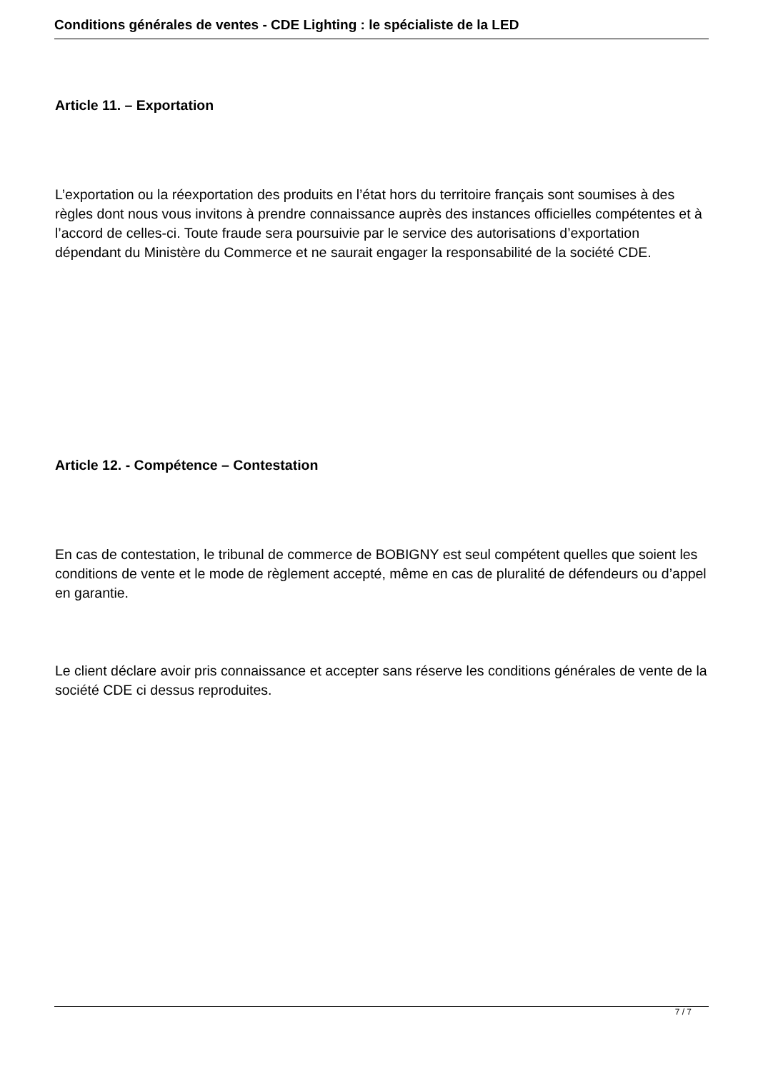Conditions générales de ventes - CDE Lighting : le spécialiste de la LED
Article 11. – Exportation
L’exportation ou la réexportation des produits en l’état hors du territoire français sont soumises à des règles dont nous vous invitons à prendre connaissance auprès des instances officielles compétentes et à l’accord de celles-ci. Toute fraude sera poursuivie par le service des autorisations d’exportation dépendant du Ministère du Commerce et ne saurait engager la responsabilité de la société CDE.
Article 12. - Compétence – Contestation
En cas de contestation, le tribunal de commerce de BOBIGNY est seul compétent quelles que soient les conditions de vente et le mode de règlement accepté, même en cas de pluralité de défendeurs ou d’appel en garantie.
Le client déclare avoir pris connaissance et accepter sans réserve les conditions générales de vente de la société CDE ci dessus reproduites.
7 / 7